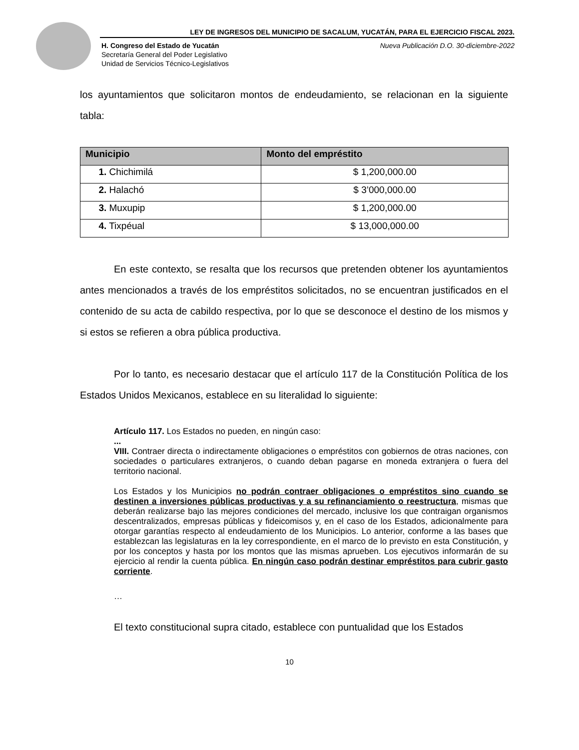LEY DE INGRESOS DEL MUNICIPIO DE SACALUM, YUCATÁN, PARA EL EJERCICIO FISCAL 2023.
Nueva Publicación D.O. 30-diciembre-2022 H. Congreso del Estado de Yucatán
Secretaría General del Poder Legislativo
Unidad de Servicios Técnico-Legislativos
los ayuntamientos que solicitaron montos de endeudamiento, se relacionan en la siguiente tabla:
| Municipio | Monto del empréstito |
| --- | --- |
| 1. Chichimilá | $ 1,200,000.00 |
| 2. Halachó | $ 3’000,000.00 |
| 3. Muxupip | $ 1,200,000.00 |
| 4. Tixpéual | $ 13,000,000.00 |
En este contexto, se resalta que los recursos que pretenden obtener los ayuntamientos antes mencionados a través de los empréstitos solicitados, no se encuentran justificados en el contenido de su acta de cabildo respectiva, por lo que se desconoce el destino de los mismos y si estos se refieren a obra pública productiva.
Por lo tanto, es necesario destacar que el artículo 117 de la Constitución Política de los Estados Unidos Mexicanos, establece en su literalidad lo siguiente:
Artículo 117. Los Estados no pueden, en ningún caso:
...
VIII. Contraer directa o indirectamente obligaciones o empréstitos con gobiernos de otras naciones, con sociedades o particulares extranjeros, o cuando deban pagarse en moneda extranjera o fuera del territorio nacional.
Los Estados y los Municipios no podrán contraer obligaciones o empréstitos sino cuando se destinen a inversiones públicas productivas y a su refinanciamiento o reestructura, mismas que deberán realizarse bajo las mejores condiciones del mercado, inclusive los que contraigan organismos descentralizados, empresas públicas y fideicomisos y, en el caso de los Estados, adicionalmente para otorgar garantías respecto al endeudamiento de los Municipios. Lo anterior, conforme a las bases que establezcan las legislaturas en la ley correspondiente, en el marco de lo previsto en esta Constitución, y por los conceptos y hasta por los montos que las mismas aprueben. Los ejecutivos informarán de su ejercicio al rendir la cuenta pública. En ningún caso podrán destinar empréstitos para cubrir gasto corriente.
…
El texto constitucional supra citado, establece con puntualidad que los Estados
10